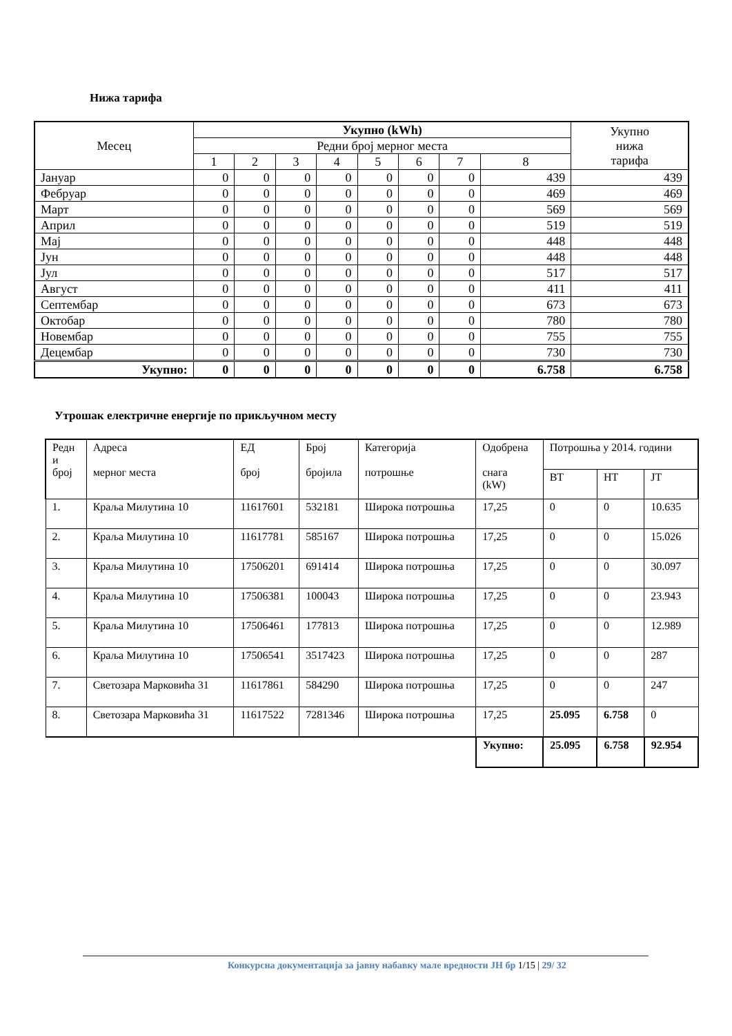Нижа тарифа
| Месец | Укупно (kWh) | | | | | | | | Укупно нижа тарифа |
| --- | --- | --- | --- | --- | --- | --- | --- | --- | --- |
| | Редни број мерног места | | | | | | | | |
| | 1 | 2 | 3 | 4 | 5 | 6 | 7 | 8 | |
| Јануар | 0 | 0 | 0 | 0 | 0 | 0 | 0 | 439 | 439 |
| Фебруар | 0 | 0 | 0 | 0 | 0 | 0 | 0 | 469 | 469 |
| Март | 0 | 0 | 0 | 0 | 0 | 0 | 0 | 569 | 569 |
| Април | 0 | 0 | 0 | 0 | 0 | 0 | 0 | 519 | 519 |
| Мај | 0 | 0 | 0 | 0 | 0 | 0 | 0 | 448 | 448 |
| Јун | 0 | 0 | 0 | 0 | 0 | 0 | 0 | 448 | 448 |
| Јул | 0 | 0 | 0 | 0 | 0 | 0 | 0 | 517 | 517 |
| Август | 0 | 0 | 0 | 0 | 0 | 0 | 0 | 411 | 411 |
| Септембар | 0 | 0 | 0 | 0 | 0 | 0 | 0 | 673 | 673 |
| Октобар | 0 | 0 | 0 | 0 | 0 | 0 | 0 | 780 | 780 |
| Новембар | 0 | 0 | 0 | 0 | 0 | 0 | 0 | 755 | 755 |
| Децембар | 0 | 0 | 0 | 0 | 0 | 0 | 0 | 730 | 730 |
| Укупно: | 0 | 0 | 0 | 0 | 0 | 0 | 0 | 6.758 | 6.758 |
Утрошак електричне енергије по прикључном месту
| Редн и број | Адреса мерног места | ЕД број | Број бројила | Категорија потрошње | Одобрена снага (kW) | Потрошња у 2014. години | | |
| --- | --- | --- | --- | --- | --- | --- | --- | --- |
| | | | | | | ВТ | НТ | ЈТ |
| 1. | Краља Милутина 10 | 11617601 | 532181 | Широка потрошња | 17,25 | 0 | 0 | 10.635 |
| 2. | Краља Милутина 10 | 11617781 | 585167 | Широка потрошња | 17,25 | 0 | 0 | 15.026 |
| 3. | Краља Милутина 10 | 17506201 | 691414 | Широка потрошња | 17,25 | 0 | 0 | 30.097 |
| 4. | Краља Милутина 10 | 17506381 | 100043 | Широка потрошња | 17,25 | 0 | 0 | 23.943 |
| 5. | Краља Милутина 10 | 17506461 | 177813 | Широка потрошња | 17,25 | 0 | 0 | 12.989 |
| 6. | Краља Милутина 10 | 17506541 | 3517423 | Широка потрошња | 17,25 | 0 | 0 | 287 |
| 7. | Светозара Марковића 31 | 11617861 | 584290 | Широка потрошња | 17,25 | 0 | 0 | 247 |
| 8. | Светозара Марковића 31 | 11617522 | 7281346 | Широка потрошња | 17,25 | 25.095 | 6.758 | 0 |
| | | | | | Укупно: | 25.095 | 6.758 | 92.954 |
Конкурсна документација за јавну набавку мале вредности ЈН бр 1/15 | 29/ 32